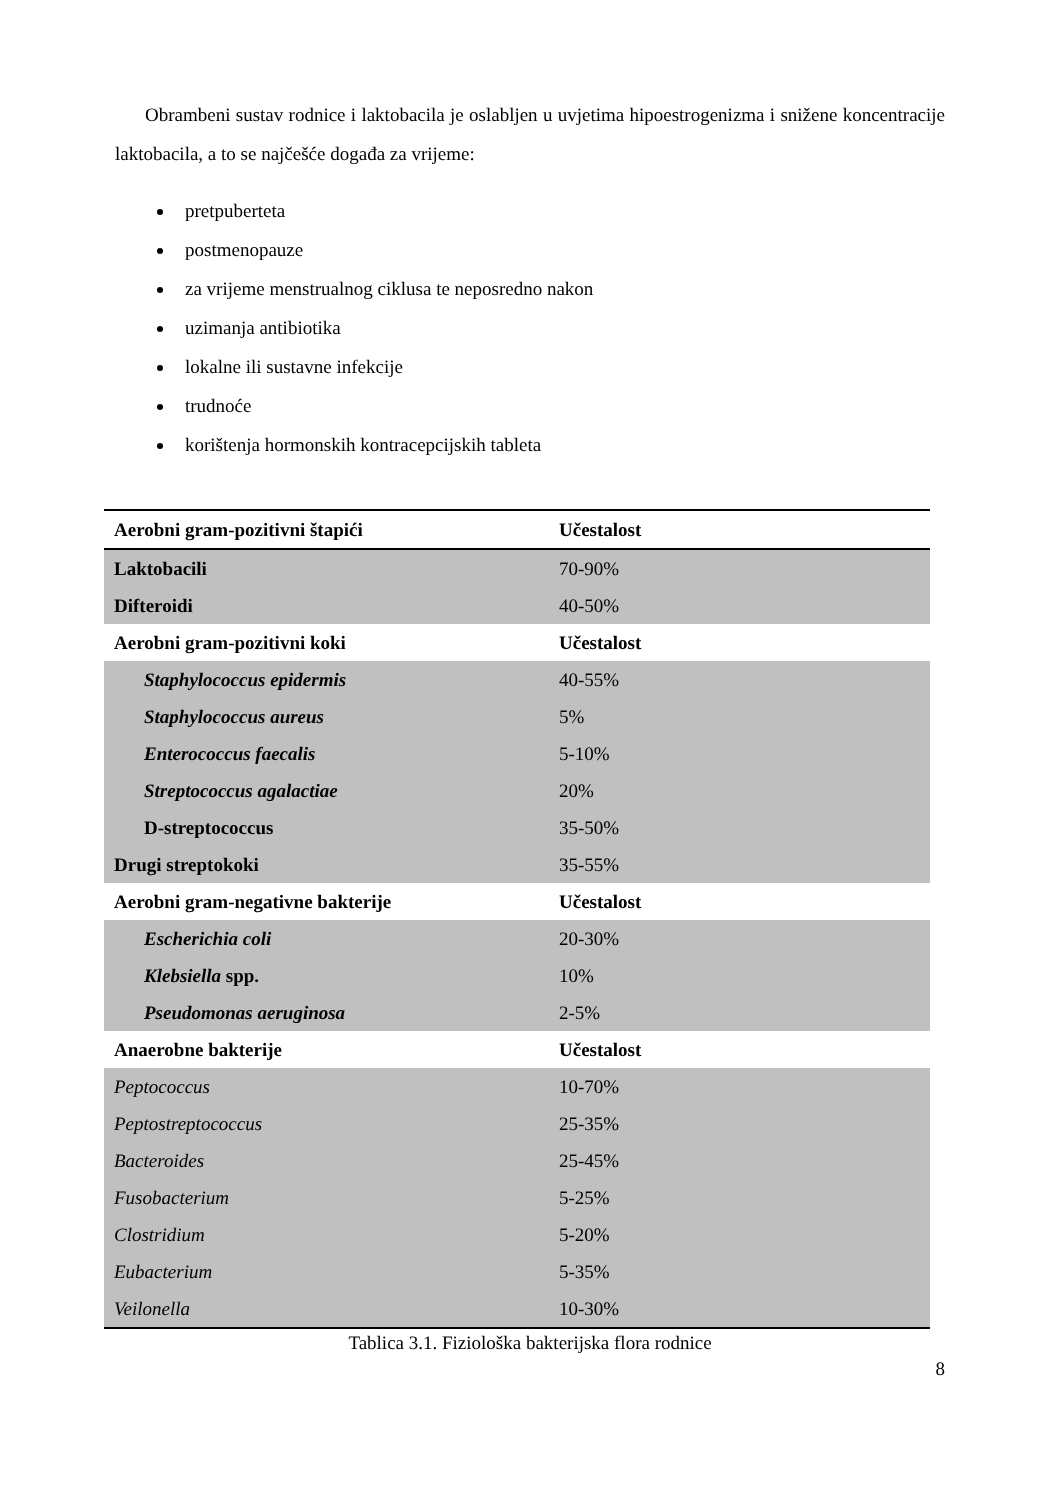Obrambeni sustav rodnice i laktobacila je oslabljen u uvjetima hipoestrogenizma i snižene koncentracije laktobacila, a to se najčešće događa za vrijeme:
pretpuberteta
postmenopauze
za vrijeme menstrualnog ciklusa te neposredno nakon
uzimanja antibiotika
lokalne ili sustavne infekcije
trudnoće
korištenja hormonskih kontracepcijskih tableta
| Aerobni gram-pozitivni štapići | Učestalost |
| Laktobacili | 70-90% |
| Difteroidi | 40-50% |
| Aerobni gram-pozitivni koki | Učestalost |
| Staphylococcus epidermis | 40-55% |
| Staphylococcus aureus | 5% |
| Enterococcus faecalis | 5-10% |
| Streptococcus agalactiae | 20% |
| D-streptococcus | 35-50% |
| Drugi streptokoki | 35-55% |
| Aerobni gram-negativne bakterije | Učestalost |
| Escherichia coli | 20-30% |
| Klebsiella spp. | 10% |
| Pseudomonas aeruginosa | 2-5% |
| Anaerobne bakterije | Učestalost |
| Peptococcus | 10-70% |
| Peptostreptococcus | 25-35% |
| Bacteroides | 25-45% |
| Fusobacterium | 5-25% |
| Clostridium | 5-20% |
| Eubacterium | 5-35% |
| Veilonella | 10-30% |
Tablica 3.1. Fiziološka bakterijska flora rodnice
8